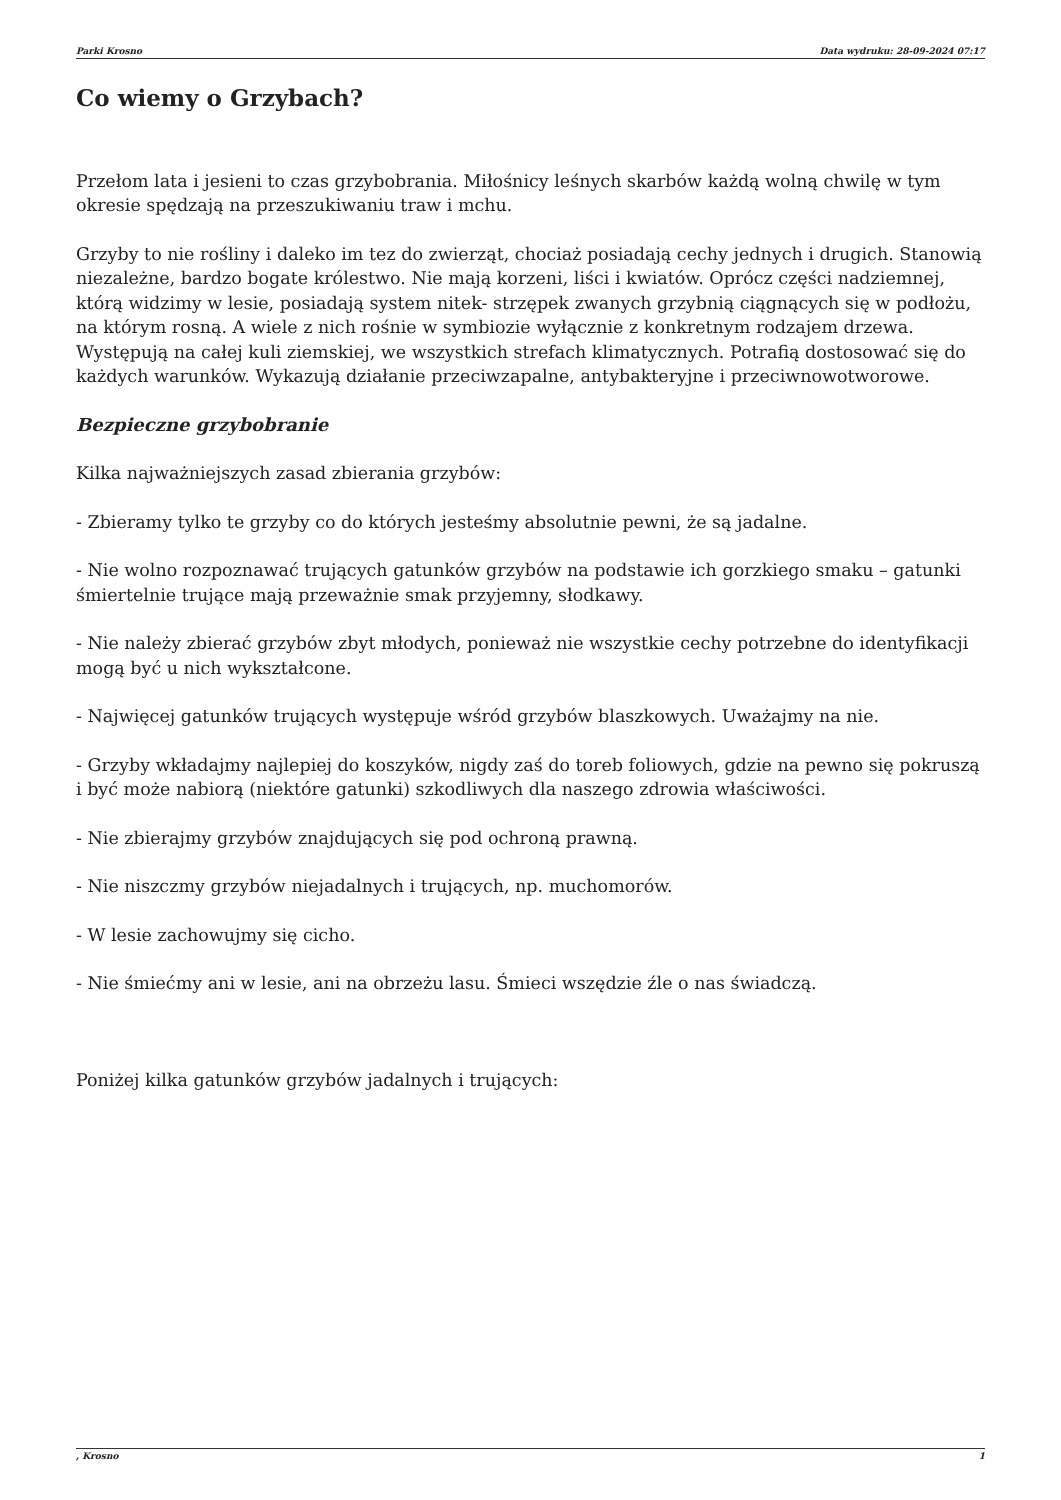Parki Krosno Data wydruku: 28-09-2024 07:17
Co wiemy o Grzybach?
Przełom lata i jesieni to czas grzybobrania. Miłośnicy leśnych skarbów każdą wolną chwilę w tym okresie spędzają na przeszukiwaniu traw i mchu.
Grzyby to nie rośliny i daleko im tez do zwierząt, chociaż posiadają cechy jednych i drugich. Stanowią niezależne, bardzo bogate królestwo. Nie mają korzeni, liści i kwiatów. Oprócz części nadziemnej, którą widzimy w lesie, posiadają system nitek- strzępek zwanych grzybnią ciągnących się w podłożu, na którym rosną. A wiele z nich rośnie w symbiozie wyłącznie z konkretnym rodzajem drzewa. Występują na całej kuli ziemskiej, we wszystkich strefach klimatycznych. Potrafią dostosować się do każdych warunków. Wykazują działanie przeciwzapalne, antybakteryjne i przeciwnowotworowe.
Bezpieczne grzybobranie
Kilka najważniejszych zasad zbierania grzybów:
- Zbieramy tylko te grzyby co do których jesteśmy absolutnie pewni, że są jadalne.
- Nie wolno rozpoznawać trujących gatunków grzybów na podstawie ich gorzkiego smaku – gatunki śmiertelnie trujące mają przeważnie smak przyjemny, słodkawy.
- Nie należy zbierać grzybów zbyt młodych, ponieważ nie wszystkie cechy potrzebne do identyfikacji mogą być u nich wykształcone.
- Najwięcej gatunków trujących występuje wśród grzybów blaszkowych. Uważajmy na nie.
- Grzyby wkładajmy najlepiej do koszyków, nigdy zaś do toreb foliowych, gdzie na pewno się pokruszą i być może nabiorą (niektóre gatunki) szkodliwych dla naszego zdrowia właściwości.
- Nie zbierajmy grzybów znajdujących się pod ochroną prawną.
- Nie niszczmy grzybów niejadalnych i trujących, np. muchomorów.
- W lesie zachowujmy się cicho.
- Nie śmiećmy ani w lesie, ani na obrzeżu lasu. Śmieci wszędzie źle o nas świadczą.
Poniżej kilka gatunków grzybów jadalnych i trujących:
, Krosno 1